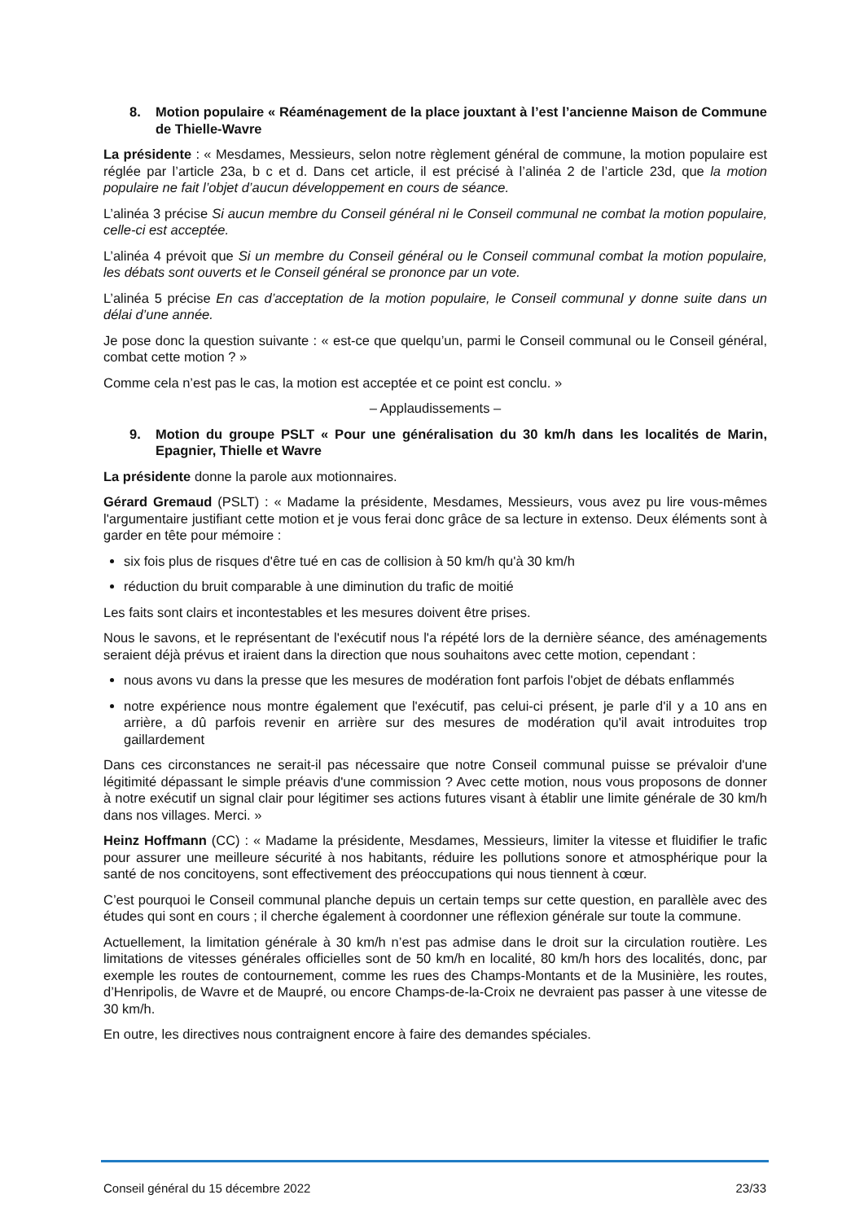8. Motion populaire « Réaménagement de la place jouxtant à l’est l’ancienne Maison de Commune de Thielle-Wavre
La présidente : « Mesdames, Messieurs, selon notre règlement général de commune, la motion populaire est réglée par l’article 23a, b c et d. Dans cet article, il est précisé à l’alinéa 2 de l’article 23d, que la motion populaire ne fait l’objet d’aucun développement en cours de séance.
L’alinéa 3 précise Si aucun membre du Conseil général ni le Conseil communal ne combat la motion populaire, celle-ci est acceptée.
L’alinéa 4 prévoit que Si un membre du Conseil général ou le Conseil communal combat la motion populaire, les débats sont ouverts et le Conseil général se prononce par un vote.
L’alinéa 5 précise En cas d’acceptation de la motion populaire, le Conseil communal y donne suite dans un délai d’une année.
Je pose donc la question suivante : « est-ce que quelqu’un, parmi le Conseil communal ou le Conseil général, combat cette motion ? »
Comme cela n’est pas le cas, la motion est acceptée et ce point est conclu. »
– Applaudissements –
9. Motion du groupe PSLT « Pour une généralisation du 30 km/h dans les localités de Marin, Epagnier, Thielle et Wavre
La présidente donne la parole aux motionnaires.
Gérard Gremaud (PSLT) : « Madame la présidente, Mesdames, Messieurs, vous avez pu lire vous-mêmes l'argumentaire justifiant cette motion et je vous ferai donc grâce de sa lecture in extenso. Deux éléments sont à garder en tête pour mémoire :
six fois plus de risques d'être tué en cas de collision à 50 km/h qu'à 30 km/h
réduction du bruit comparable à une diminution du trafic de moitié
Les faits sont clairs et incontestables et les mesures doivent être prises.
Nous le savons, et le représentant de l'exécutif nous l'a répété lors de la dernière séance, des aménagements seraient déjà prévus et iraient dans la direction que nous souhaitons avec cette motion, cependant :
nous avons vu dans la presse que les mesures de modération font parfois l'objet de débats enflammés
notre expérience nous montre également que l'exécutif, pas celui-ci présent, je parle d'il y a 10 ans en arrière, a dû parfois revenir en arrière sur des mesures de modération qu'il avait introduites trop gaillardement
Dans ces circonstances ne serait-il pas nécessaire que notre Conseil communal puisse se prévaloir d'une légitimité dépassant le simple préavis d'une commission ? Avec cette motion, nous vous proposons de donner à notre exécutif un signal clair pour légitimer ses actions futures visant à établir une limite générale de 30 km/h dans nos villages. Merci. »
Heinz Hoffmann (CC) : « Madame la présidente, Mesdames, Messieurs, limiter la vitesse et fluidifier le trafic pour assurer une meilleure sécurité à nos habitants, réduire les pollutions sonore et atmosphérique pour la santé de nos concitoyens, sont effectivement des préoccupations qui nous tiennent à cœur.
C’est pourquoi le Conseil communal planche depuis un certain temps sur cette question, en parallèle avec des études qui sont en cours ; il cherche également à coordonner une réflexion générale sur toute la commune.
Actuellement, la limitation générale à 30 km/h n’est pas admise dans le droit sur la circulation routière. Les limitations de vitesses générales officielles sont de 50 km/h en localité, 80 km/h hors des localités, donc, par exemple les routes de contournement, comme les rues des Champs-Montants et de la Musinière, les routes, d’Henripolis, de Wavre et de Maupré, ou encore Champs-de-la-Croix ne devraient pas passer à une vitesse de 30 km/h.
En outre, les directives nous contraignent encore à faire des demandes spéciales.
Conseil général du 15 décembre 2022 23/33